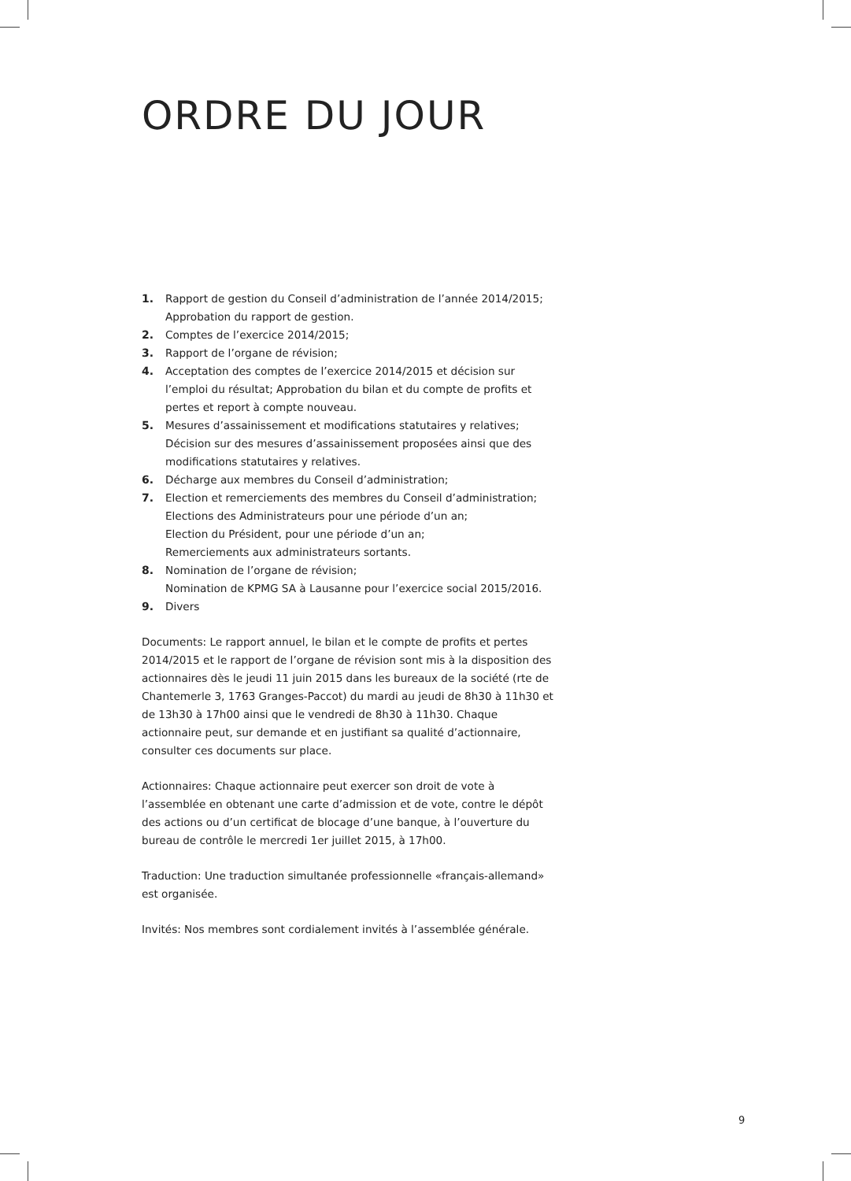ORDRE DU JOUR
1. Rapport de gestion du Conseil d’administration de l’année 2014/2015;
Approbation du rapport de gestion.
2. Comptes de l’exercice 2014/2015;
3. Rapport de l’organe de révision;
4. Acceptation des comptes de l’exercice 2014/2015 et décision sur l’emploi du résultat; Approbation du bilan et du compte de profits et pertes et report à compte nouveau.
5. Mesures d’assainissement et modifications statutaires y relatives; Décision sur des mesures d’assainissement proposées ainsi que des modifications statutaires y relatives.
6. Décharge aux membres du Conseil d’administration;
7. Election et remerciements des membres du Conseil d’administration;
Elections des Administrateurs pour une période d’un an;
Election du Président, pour une période d’un an;
Remerciements aux administrateurs sortants.
8. Nomination de l’organe de révision;
Nomination de KPMG SA à Lausanne pour l’exercice social 2015/2016.
9. Divers
Documents: Le rapport annuel, le bilan et le compte de profits et pertes 2014/2015 et le rapport de l’organe de révision sont mis à la disposition des actionnaires dès le jeudi 11 juin 2015 dans les bureaux de la société (rte de Chantemerle 3, 1763 Granges-Paccot) du mardi au jeudi de 8h30 à 11h30 et de 13h30 à 17h00 ainsi que le vendredi de 8h30 à 11h30. Chaque actionnaire peut, sur demande et en justifiant sa qualité d’actionnaire, consulter ces documents sur place.
Actionnaires: Chaque actionnaire peut exercer son droit de vote à l’assemblée en obtenant une carte d’admission et de vote, contre le dépôt des actions ou d’un certificat de blocage d’une banque, à l’ouverture du bureau de contrôle le mercredi 1er juillet 2015, à 17h00.
Traduction: Une traduction simultanée professionnelle «français-allemand» est organisée.
Invités: Nos membres sont cordialement invités à l’assemblée générale.
9